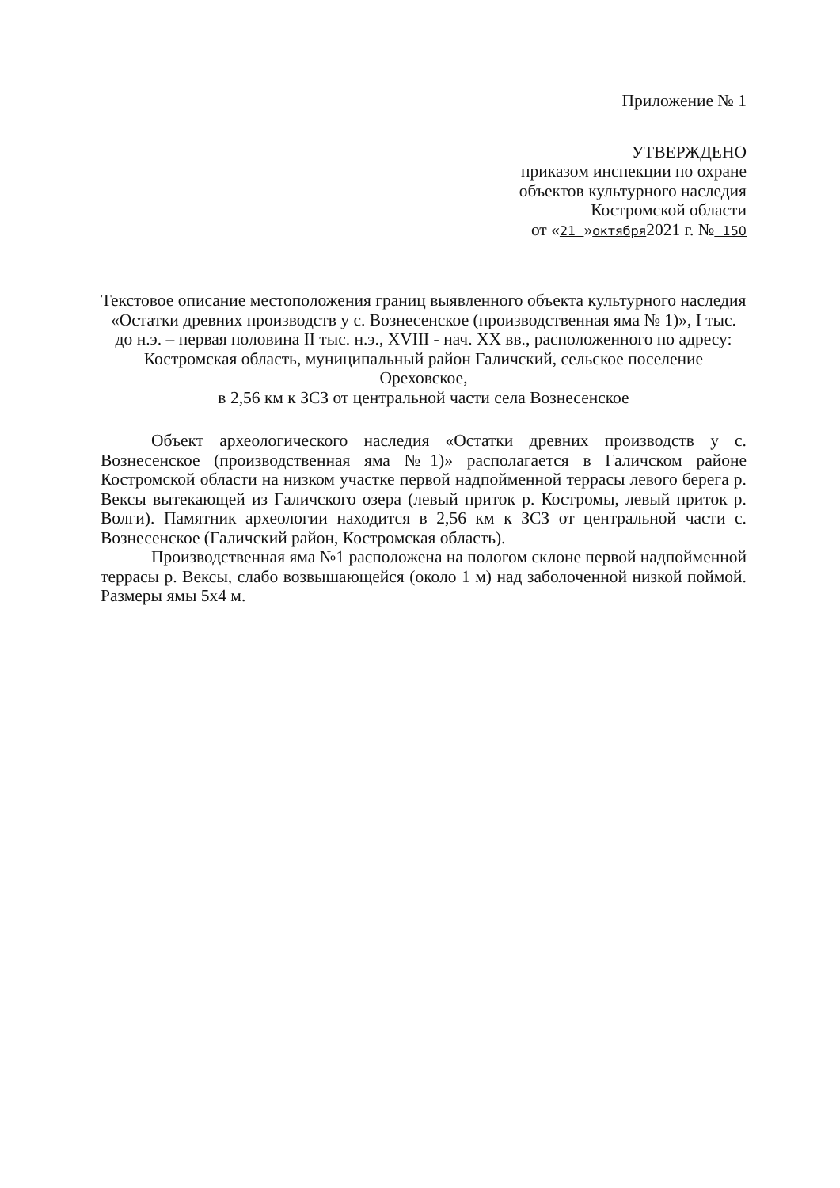Приложение № 1
УТВЕРЖДЕНО
приказом инспекции по охране
объектов культурного наследия
Костромской области
от «21 »октября2021 г. № 150
Текстовое описание местоположения границ выявленного объекта культурного наследия «Остатки древних производств у с. Вознесенское (производственная яма № 1)», I тыс. до н.э. – первая половина II тыс. н.э., XVIII - нач. XX вв., расположенного по адресу: Костромская область, муниципальный район Галичский, сельское поселение Ореховское,
в 2,56 км к ЗСЗ от центральной части села Вознесенское
Объект археологического наследия «Остатки древних производств у с. Вознесенское (производственная яма №1)» располагается в Галичском районе Костромской области на низком участке первой надпойменной террасы левого берега р. Вексы вытекающей из Галичского озера (левый приток р. Костромы, левый приток р. Волги). Памятник археологии находится в 2,56 км к ЗСЗ от центральной части с. Вознесенское (Галичский район, Костромская область).
Производственная яма №1 расположена на пологом склоне первой надпойменной террасы р. Вексы, слабо возвышающейся (около 1 м) над заболоченной низкой поймой. Размеры ямы 5х4 м.